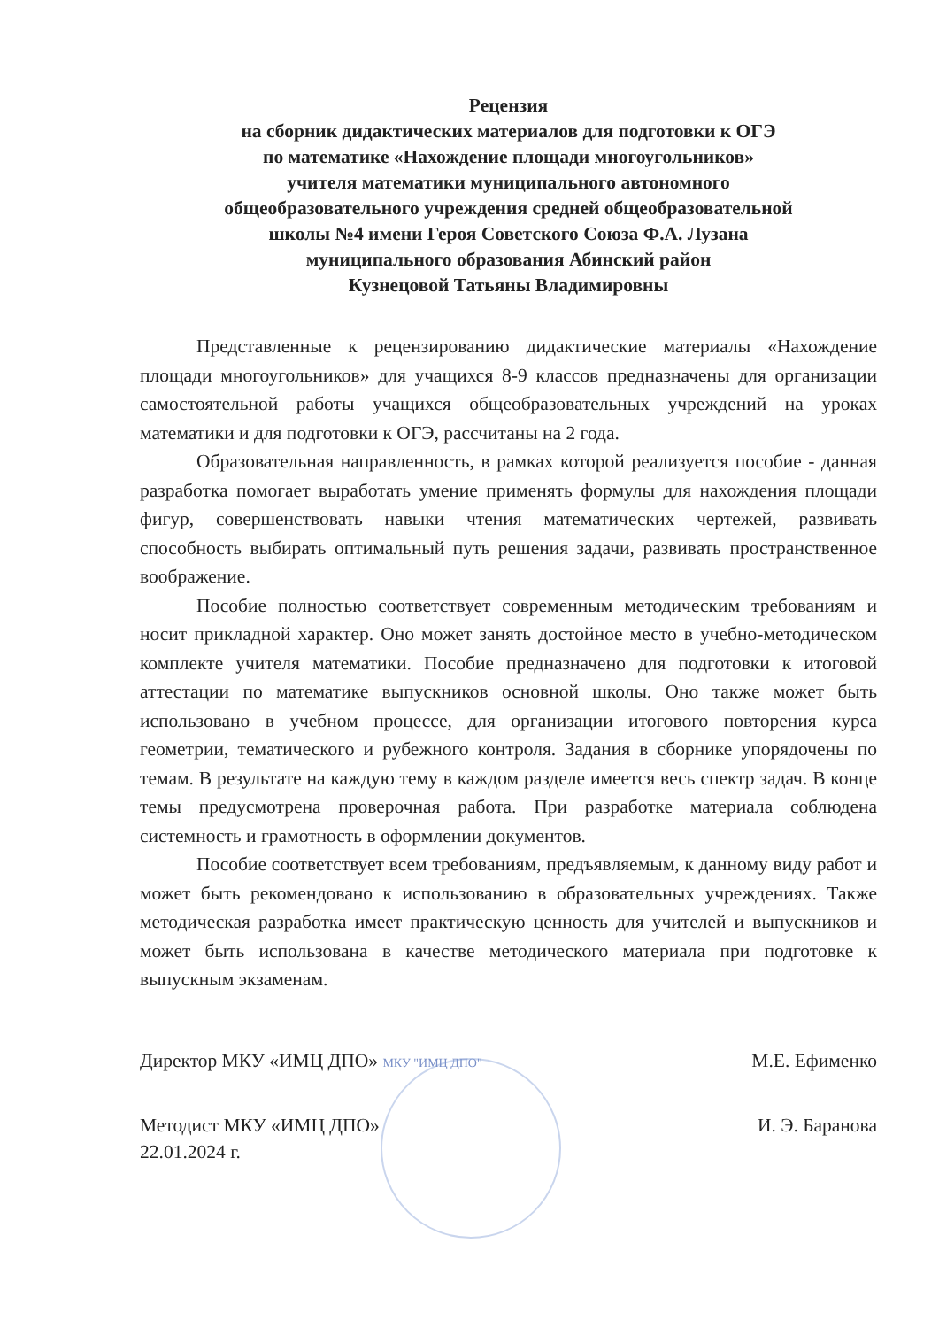Рецензия
на сборник дидактических материалов для подготовки к ОГЭ
по математике «Нахождение площади многоугольников»
учителя математики муниципального автономного
общеобразовательного учреждения средней общеобразовательной
школы №4 имени Героя Советского Союза Ф.А. Лузана
муниципального образования Абинский район
Кузнецовой Татьяны Владимировны
Представленные к рецензированию дидактические материалы «Нахождение площади многоугольников» для учащихся 8-9 классов предназначены для организации самостоятельной работы учащихся общеобразовательных учреждений на уроках математики и для подготовки к ОГЭ, рассчитаны на 2 года.
Образовательная направленность, в рамках которой реализуется пособие - данная разработка помогает выработать умение применять формулы для нахождения площади фигур, совершенствовать навыки чтения математических чертежей, развивать способность выбирать оптимальный путь решения задачи, развивать пространственное воображение.
Пособие полностью соответствует современным методическим требованиям и носит прикладной характер. Оно может занять достойное место в учебно-методическом комплекте учителя математики. Пособие предназначено для подготовки к итоговой аттестации по математике выпускников основной школы. Оно также может быть использовано в учебном процессе, для организации итогового повторения курса геометрии, тематического и рубежного контроля. Задания в сборнике упорядочены по темам. В результате на каждую тему в каждом разделе имеется весь спектр задач. В конце темы предусмотрена проверочная работа. При разработке материала соблюдена системность и грамотность в оформлении документов.
Пособие соответствует всем требованиям, предъявляемым, к данному виду работ и может быть рекомендовано к использованию в образовательных учреждениях. Также методическая разработка имеет практическую ценность для учителей и выпускников и может быть использована в качестве методического материала при подготовке к выпускным экзаменам.
Директор МКУ «ИМЦ ДПО» МКУ "ИМЦ ДПО" М.Е. Ефименко
Методист МКУ «ИМЦ ДПО»
22.01.2024 г. И. Э. Баранова